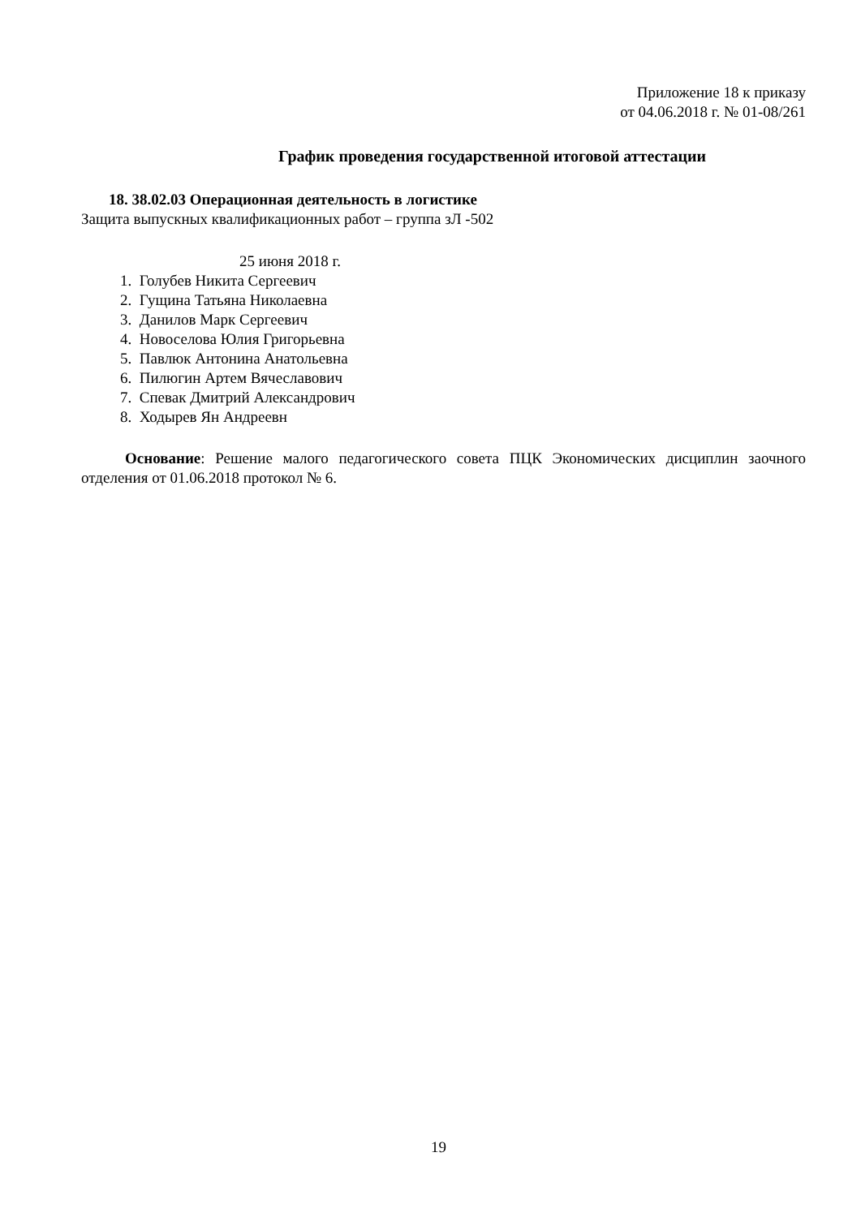Приложение 18 к приказу
от 04.06.2018 г. № 01-08/261
График проведения государственной итоговой аттестации
18. 38.02.03 Операционная деятельность в логистике
Защита выпускных квалификационных работ – группа зЛ -502
25 июня 2018 г.
1. Голубев Никита Сергеевич
2. Гущина Татьяна Николаевна
3. Данилов Марк Сергеевич
4. Новоселова Юлия Григорьевна
5. Павлюк Антонина Анатольевна
6. Пилюгин Артем Вячеславович
7. Спевак Дмитрий Александрович
8. Ходырев Ян Андреевн
Основание: Решение малого педагогического совета ПЦК Экономических дисциплин заочного отделения от 01.06.2018 протокол № 6.
19